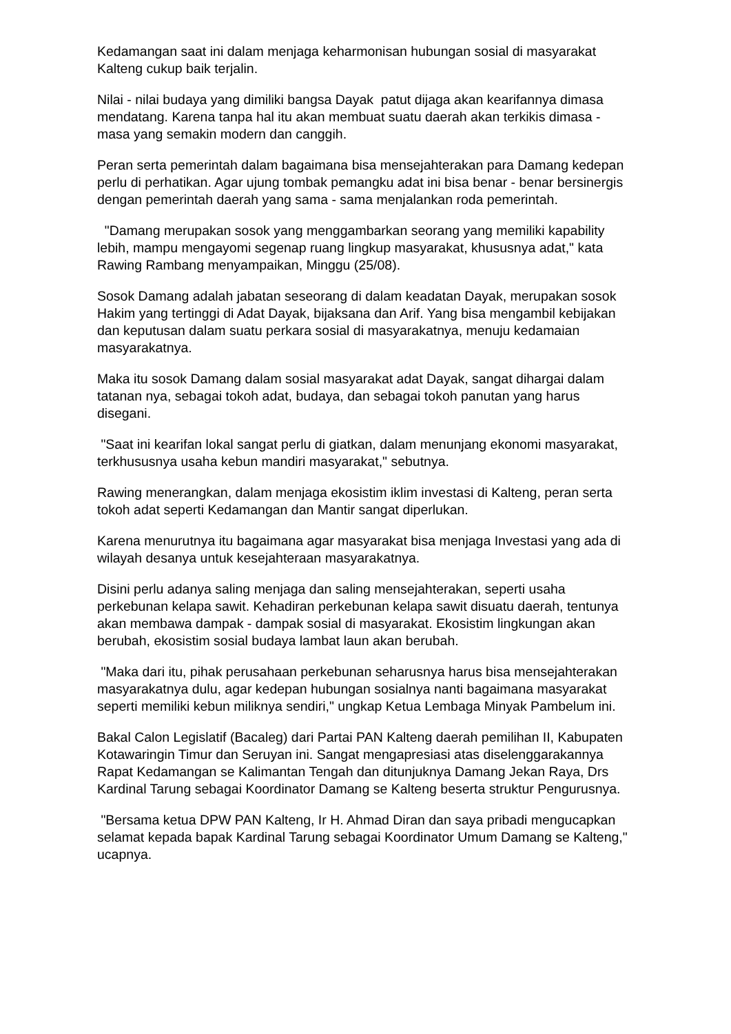Kedamangan saat ini dalam menjaga keharmonisan hubungan sosial di masyarakat Kalteng cukup baik terjalin.
Nilai - nilai budaya yang dimiliki bangsa Dayak patut dijaga akan kearifannya dimasa mendatang. Karena tanpa hal itu akan membuat suatu daerah akan terkikis dimasa - masa yang semakin modern dan canggih.
Peran serta pemerintah dalam bagaimana bisa mensejahterakan para Damang kedepan perlu di perhatikan. Agar ujung tombak pemangku adat ini bisa benar - benar bersinergis dengan pemerintah daerah yang sama - sama menjalankan roda pemerintah.
"Damang merupakan sosok yang menggambarkan seorang yang memiliki kapability lebih, mampu mengayomi segenap ruang lingkup masyarakat, khususnya adat," kata Rawing Rambang menyampaikan, Minggu (25/08).
Sosok Damang adalah jabatan seseorang di dalam keadatan Dayak, merupakan sosok Hakim yang tertinggi di Adat Dayak, bijaksana dan Arif. Yang bisa mengambil kebijakan dan keputusan dalam suatu perkara sosial di masyarakatnya, menuju kedamaian masyarakatnya.
Maka itu sosok Damang dalam sosial masyarakat adat Dayak, sangat dihargai dalam tatanan nya, sebagai tokoh adat, budaya, dan sebagai tokoh panutan yang harus disegani.
"Saat ini kearifan lokal sangat perlu di giatkan, dalam menunjang ekonomi masyarakat, terkhususnya usaha kebun mandiri masyarakat," sebutnya.
Rawing menerangkan, dalam menjaga ekosistim iklim investasi di Kalteng, peran serta tokoh adat seperti Kedamangan dan Mantir sangat diperlukan.
Karena menurutnya itu bagaimana agar masyarakat bisa menjaga Investasi yang ada di wilayah desanya untuk kesejahteraan masyarakatnya.
Disini perlu adanya saling menjaga dan saling mensejahterakan, seperti usaha perkebunan kelapa sawit. Kehadiran perkebunan kelapa sawit disuatu daerah, tentunya akan membawa dampak - dampak sosial di masyarakat. Ekosistim lingkungan akan berubah, ekosistim sosial budaya lambat laun akan berubah.
"Maka dari itu, pihak perusahaan perkebunan seharusnya harus bisa mensejahterakan masyarakatnya dulu, agar kedepan hubungan sosialnya nanti bagaimana masyarakat seperti memiliki kebun miliknya sendiri," ungkap Ketua Lembaga Minyak Pambelum ini.
Bakal Calon Legislatif (Bacaleg) dari Partai PAN Kalteng daerah pemilihan II, Kabupaten Kotawaringin Timur dan Seruyan ini. Sangat mengapresiasi atas diselenggarakannya Rapat Kedamangan se Kalimantan Tengah dan ditunjuknya Damang Jekan Raya, Drs Kardinal Tarung sebagai Koordinator Damang se Kalteng beserta struktur Pengurusnya.
"Bersama ketua DPW PAN Kalteng, Ir H. Ahmad Diran dan saya pribadi mengucapkan selamat kepada bapak Kardinal Tarung sebagai Koordinator Umum Damang se Kalteng," ucapnya.